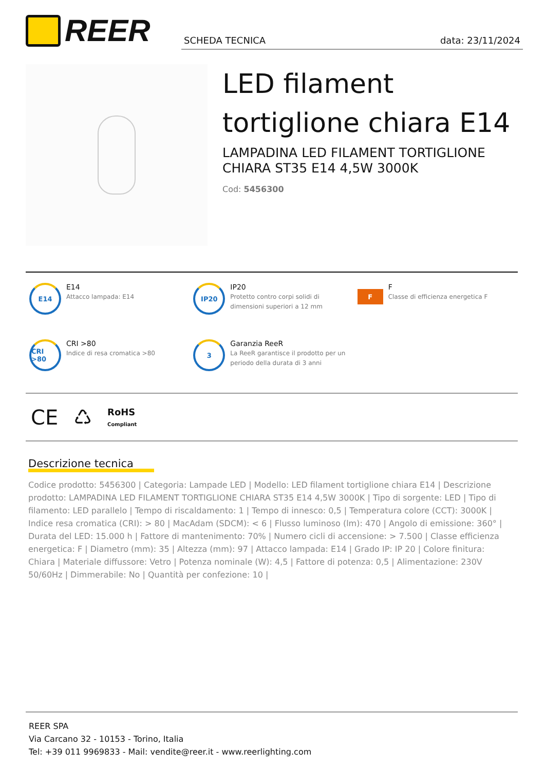REER SCHEDA TECNICA data: 23/11/2024
LED filament tortiglione chiara E14
LAMPADINA LED FILAMENT TORTIGLIONE CHIARA ST35 E14 4,5W 3000K
Cod: 5456300
E14
E14
Attacco lampada: E14
IP20
IP20
Protetto contro corpi solidi di dimensioni superiori a 12 mm
F
F
Classe di efficienza energetica F
CRI >80
CRI >80
Indice di resa cromatica >80
3
Garanzia ReeR
La ReeR garantisce il prodotto per un periodo della durata di 3 anni
CE ♺ RoHS
Compliant
Descrizione tecnica
Codice prodotto: 5456300 | Categoria: Lampade LED | Modello: LED filament tortiglione chiara E14 | Descrizione prodotto: LAMPADINA LED FILAMENT TORTIGLIONE CHIARA ST35 E14 4,5W 3000K | Tipo di sorgente: LED | Tipo di filamento: LED parallelo | Tempo di riscaldamento: 1 | Tempo di innesco: 0,5 | Temperatura colore (CCT): 3000K | Indice resa cromatica (CRI): > 80 | MacAdam (SDCM): < 6 | Flusso luminoso (lm): 470 | Angolo di emissione: 360° | Durata del LED: 15.000 h | Fattore di mantenimento: 70% | Numero cicli di accensione: > 7.500 | Classe efficienza energetica: F | Diametro (mm): 35 | Altezza (mm): 97 | Attacco lampada: E14 | Grado IP: IP 20 | Colore finitura: Chiara | Materiale diffussore: Vetro | Potenza nominale (W): 4,5 | Fattore di potenza: 0,5 | Alimentazione: 230V 50/60Hz | Dimmerabile: No | Quantità per confezione: 10 |
REER SPA
Via Carcano 32 - 10153 - Torino, Italia
Tel: +39 011 9969833 - Mail: vendite@reer.it - www.reerlighting.com